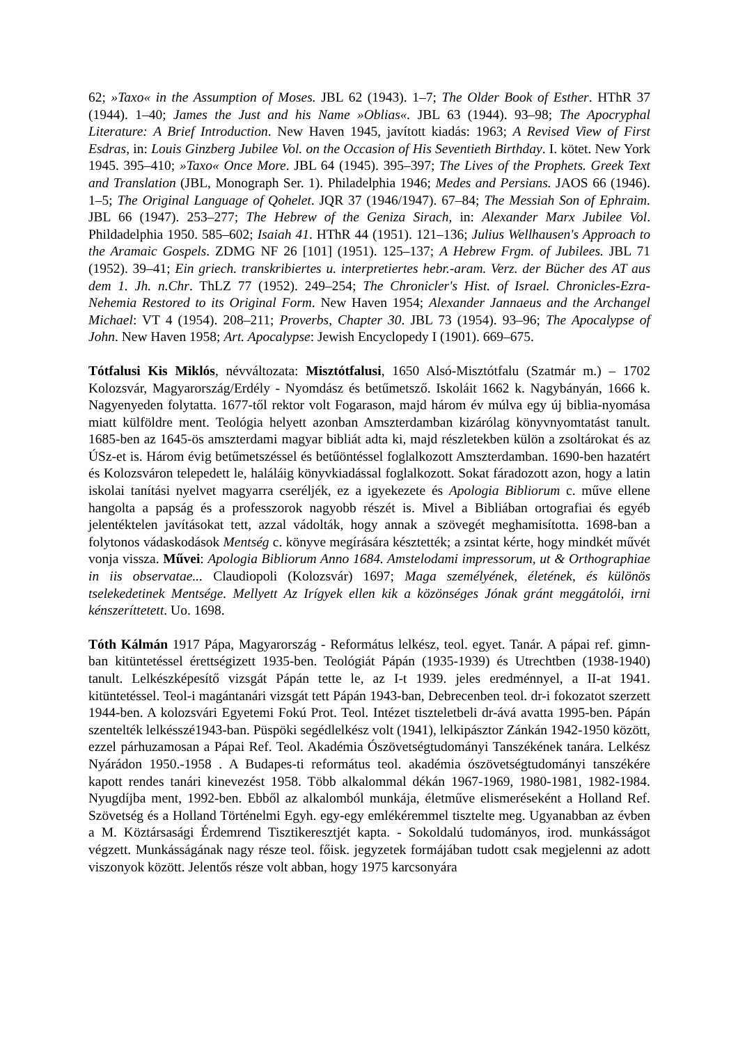62; »Taxo« in the Assumption of Moses. JBL 62 (1943). 1–7; The Older Book of Esther. HThR 37 (1944). 1–40; James the Just and his Name »Oblias«. JBL 63 (1944). 93–98; The Apocryphal Literature: A Brief Introduction. New Haven 1945, javított kiadás: 1963; A Revised View of First Esdras, in: Louis Ginzberg Jubilee Vol. on the Occasion of His Seventieth Birthday. I. kötet. New York 1945. 395–410; »Taxo« Once More. JBL 64 (1945). 395–397; The Lives of the Prophets. Greek Text and Translation (JBL, Monograph Ser. 1). Philadelphia 1946; Medes and Persians. JAOS 66 (1946). 1–5; The Original Language of Qohelet. JQR 37 (1946/1947). 67–84; The Messiah Son of Ephraim. JBL 66 (1947). 253–277; The Hebrew of the Geniza Sirach, in: Alexander Marx Jubilee Vol. Phildadelphia 1950. 585–602; Isaiah 41. HThR 44 (1951). 121–136; Julius Wellhausen's Approach to the Aramaic Gospels. ZDMG NF 26 [101] (1951). 125–137; A Hebrew Frgm. of Jubilees. JBL 71 (1952). 39–41; Ein griech. transkribiertes u. interpretiertes hebr.-aram. Verz. der Bücher des AT aus dem 1. Jh. n.Chr. ThLZ 77 (1952). 249–254; The Chronicler's Hist. of Israel. Chronicles-Ezra-Nehemia Restored to its Original Form. New Haven 1954; Alexander Jannaeus and the Archangel Michael: VT 4 (1954). 208–211; Proverbs, Chapter 30. JBL 73 (1954). 93–96; The Apocalypse of John. New Haven 1958; Art. Apocalypse: Jewish Encyclopedy I (1901). 669–675.
Tótfalusi Kis Miklós, névváltozata: Misztótfalusi, 1650 Alsó-Misztótfalu (Szatmár m.) – 1702 Kolozsvár, Magyarország/Erdély - Nyomdász és betűmetsző. Iskoláit 1662 k. Nagybányán, 1666 k. Nagyenyeden folytatta. 1677-től rektor volt Fogarason, majd három év múlva egy új biblia-nyomása miatt külföldre ment. Teológia helyett azonban Amszterdamban kizárólag könyvnyomtatást tanult. 1685-ben az 1645-ös amszterdami magyar bibliát adta ki, majd részletekben külön a zsoltárokat és az ÚSz-et is. Három évig betűmetszéssel és betűöntéssel foglalkozott Amszterdamban. 1690-ben hazatért és Kolozsváron telepedett le, haláláig könyvkiadással foglalkozott. Sokat fáradozott azon, hogy a latin iskolai tanítási nyelvet magyarra cseréljék, ez a igyekezete és Apologia Bibliorum c. műve ellene hangolta a papság és a professzorok nagyobb részét is. Mivel a Bibliában ortografiai és egyéb jelentéktelen javításokat tett, azzal vádolták, hogy annak a szövegét meghamisította. 1698-ban a folytonos vádaskodások Mentség c. könyve megírására késztették; a zsintat kérte, hogy mindkét művét vonja vissza. Művei: Apologia Bibliorum Anno 1684. Amstelodami impressorum, ut & Orthographiae in iis observatae... Claudiopoli (Kolozsvár) 1697; Maga személyének, életének, és különös tselekedetinek Mentsége. Mellyett Az Irígyek ellen kik a közönséges Jónak gránt meggátolói, irni kénszeríttetett. Uo. 1698.
Tóth Kálmán 1917 Pápa, Magyarország - Református lelkész, teol. egyet. Tanár. A pápai ref. gimn-ban kitüntetéssel érettségizett 1935-ben. Teológiát Pápán (1935-1939) és Utrechtben (1938-1940) tanult. Lelkészképesítő vizsgát Pápán tette le, az I-t 1939. jeles eredménnyel, a II-at 1941. kitüntetéssel. Teol-i magántanári vizsgát tett Pápán 1943-ban, Debrecenben teol. dr-i fokozatot szerzett 1944-ben. A kolozsvári Egyetemi Fokú Prot. Teol. Intézet tiszteletbeli dr-ává avatta 1995-ben. Pápán szentelték lelkésszé1943-ban. Püspöki segédlelkész volt (1941), lelkipásztor Zánkán 1942-1950 között, ezzel párhuzamosan a Pápai Ref. Teol. Akadémia Ószövetségtudományi Tanszékének tanára. Lelkész Nyárádon 1950.-1958 . A Budapes-ti református teol. akadémia ószövetségtudományi tanszékére kapott rendes tanári kinevezést 1958. Több alkalommal dékán 1967-1969, 1980-1981, 1982-1984. Nyugdíjba ment, 1992-ben. Ebből az alkalomból munkája, életműve elismeréseként a Holland Ref. Szövetség és a Holland Történelmi Egyh. egy-egy emlékéremmel tisztelte meg. Ugyanabban az évben a M. Köztársasági Érdemrend Tisztikeresztjét kapta. - Sokoldalú tudományos, irod. munkásságot végzett. Munkásságának nagy része teol. főisk. jegyzetek formájában tudott csak megjelenni az adott viszonyok között. Jelentős része volt abban, hogy 1975 karcsonyára